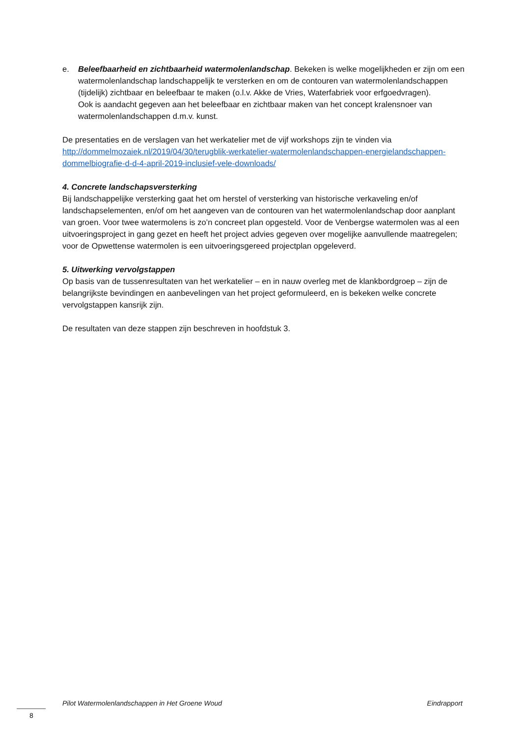e. Beleefbaarheid en zichtbaarheid watermolenlandschap. Bekeken is welke mogelijkheden er zijn om een watermolenlandschap landschappelijk te versterken en om de contouren van watermolenlandschappen (tijdelijk) zichtbaar en beleefbaar te maken (o.l.v. Akke de Vries, Waterfabriek voor erfgoedvragen).
Ook is aandacht gegeven aan het beleefbaar en zichtbaar maken van het concept kralensnoer van watermolenlandschappen d.m.v. kunst.
De presentaties en de verslagen van het werkatelier met de vijf workshops zijn te vinden via http://dommelmozaiek.nl/2019/04/30/terugblik-werkatelier-watermolenlandschappen-energielandschappen-dommelbiografie-d-d-4-april-2019-inclusief-vele-downloads/
4. Concrete landschapsversterking
Bij landschappelijke versterking gaat het om herstel of versterking van historische verkaveling en/of landschapselementen, en/of om het aangeven van de contouren van het watermolenlandschap door aanplant van groen. Voor twee watermolens is zo’n concreet plan opgesteld. Voor de Venbergse watermolen was al een uitvoeringsproject in gang gezet en heeft het project advies gegeven over mogelijke aanvullende maatregelen; voor de Opwettense watermolen is een uitvoeringsgereed projectplan opgeleverd.
5. Uitwerking vervolgstappen
Op basis van de tussenresultaten van het werkatelier – en in nauw overleg met de klankbordgroep – zijn de belangrijkste bevindingen en aanbevelingen van het project geformuleerd, en is bekeken welke concrete vervolgstappen kansrijk zijn.
De resultaten van deze stappen zijn beschreven in hoofdstuk 3.
Pilot Watermolenlandschappen in Het Groene Woud Eindrapport
8